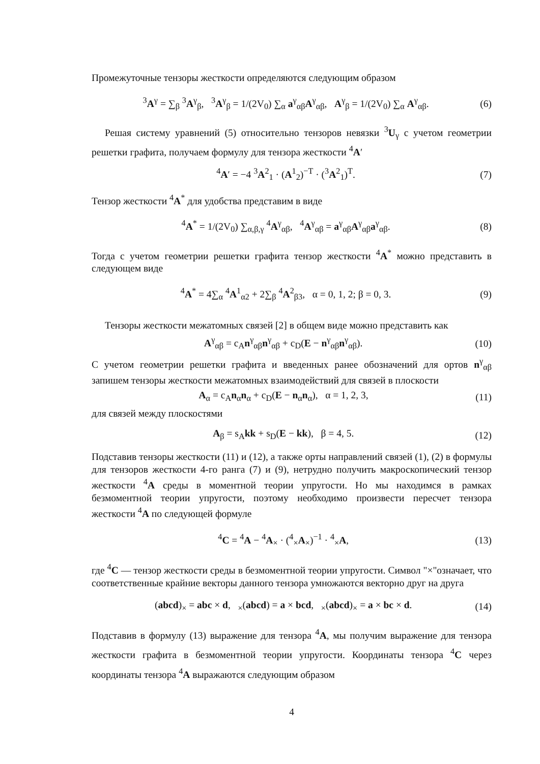Промежуточные тензоры жесткости определяются следующим образом
<sup>3</sup> A<sup>γ</sup> = ∑<sub>β</sub> <sup>3</sup>A<sup>γ</sup><sub>β</sub>, <sup>3</sup>A<sup>γ</sup><sub>β</sub> = 1/(2V<sub>0</sub>) ∑<sub>α</sub> a<sup>γ</sup><sub>αβ</sub>A<sup>γ</sup><sub>αβ</sub>, A<sup>γ</sup><sub>β</sub> = 1/(2V<sub>0</sub>) ∑<sub>α</sub> A<sup>γ</sup><sub>αβ</sub>. (6)
Решая систему уравнений (5) относительно тензоров невязки <sup>3</sup>U<sub>γ</sub> с учетом геометрии решетки графита, получаем формулу для тензора жесткости <sup>4</sup>A′
<sup>4</sup> A′ = −4 <sup>3</sup>A<sup>2</sup><sub>1</sub> · (A<sup>1</sup><sub>2</sub>)<sup>−T</sup> · (<sup>3</sup>A<sup>2</sup><sub>1</sub>)<sup>T</sup>. (7)
Тензор жесткости <sup>4</sup>A<sup>*</sup> для удобства представим в виде
<sup>4</sup> A<sup>*</sup> = 1/(2V<sub>0</sub>) ∑<sub>α,β,γ</sub> <sup>4</sup>A<sup>γ</sup><sub>αβ</sub>, <sup>4</sup>A<sup>γ</sup><sub>αβ</sub> = a<sup>γ</sup><sub>αβ</sub>A<sup>γ</sup><sub>αβ</sub>a<sup>γ</sup><sub>αβ</sub>. (8)
Тогда с учетом геометрии решетки графита тензор жесткости <sup>4</sup>A<sup>*</sup> можно представить в следующем виде
<sup>4</sup> A<sup>*</sup> = 4∑<sub>α</sub> <sup>4</sup>A<sup>1</sup><sub>α2</sub> + 2∑<sub>β</sub> <sup>4</sup>A<sup>2</sup><sub>β3</sub>, α = 0, 1, 2; β = 0, 3. (9)
Тензоры жесткости межатомных связей [2] в общем виде можно представить как
A<sup>γ</sup><sub>αβ</sub> = c<sub>A</sub>n<sup>γ</sup><sub>αβ</sub>n<sup>γ</sup><sub>αβ</sub> + c<sub>D</sub>(E − n<sup>γ</sup><sub>αβ</sub>n<sup>γ</sup><sub>αβ</sub>). (10)
С учетом геометрии решетки графита и введенных ранее обозначений для ортов n<sup>γ</sup><sub>αβ</sub> запишем тензоры жесткости межатомных взаимодействий для связей в плоскости
A<sub>α</sub> = c<sub>A</sub>n<sub>α</sub>n<sub>α</sub> + c<sub>D</sub>(E − n<sub>α</sub>n<sub>α</sub>), α = 1, 2, 3, (11)
для связей между плоскостями
A<sub>β</sub> = s<sub>A</sub>kk + s<sub>D</sub>(E − kk), β = 4, 5. (12)
Подставив тензоры жесткости (11) и (12), а также орты направлений связей (1), (2) в формулы для тензоров жесткости 4-го ранга (7) и (9), нетрудно получить макроскопический тензор жесткости <sup>4</sup>A среды в моментной теории упругости. Но мы находимся в рамках безмоментной теории упругости, поэтому необходимо произвести пересчет тензора жесткости <sup>4</sup>A по следующей формуле
<sup>4</sup> C = <sup>4</sup>A − <sup>4</sup>A<sub>×</sub> · (<sup>4</sup><sub>×</sub>A<sub>×</sub>)<sup>−1</sup> · <sup>4</sup><sub>×</sub>A, (13)
где <sup>4</sup>C — тензор жесткости среды в безмоментной теории упругости. Символ "×"означает, что соответственные крайние векторы данного тензора умножаются векторно друг на друга
(abcd)<sub>×</sub> = abc × d, <sub>×</sub>(abcd) = a × bcd, <sub>×</sub>(abcd)<sub>×</sub> = a × bc × d. (14)
Подставив в формулу (13) выражение для тензора <sup>4</sup>A, мы получим выражение для тензора жесткости графита в безмоментной теории упругости. Координаты тензора <sup>4</sup>C через координаты тензора <sup>4</sup>A выражаются следующим образом
4